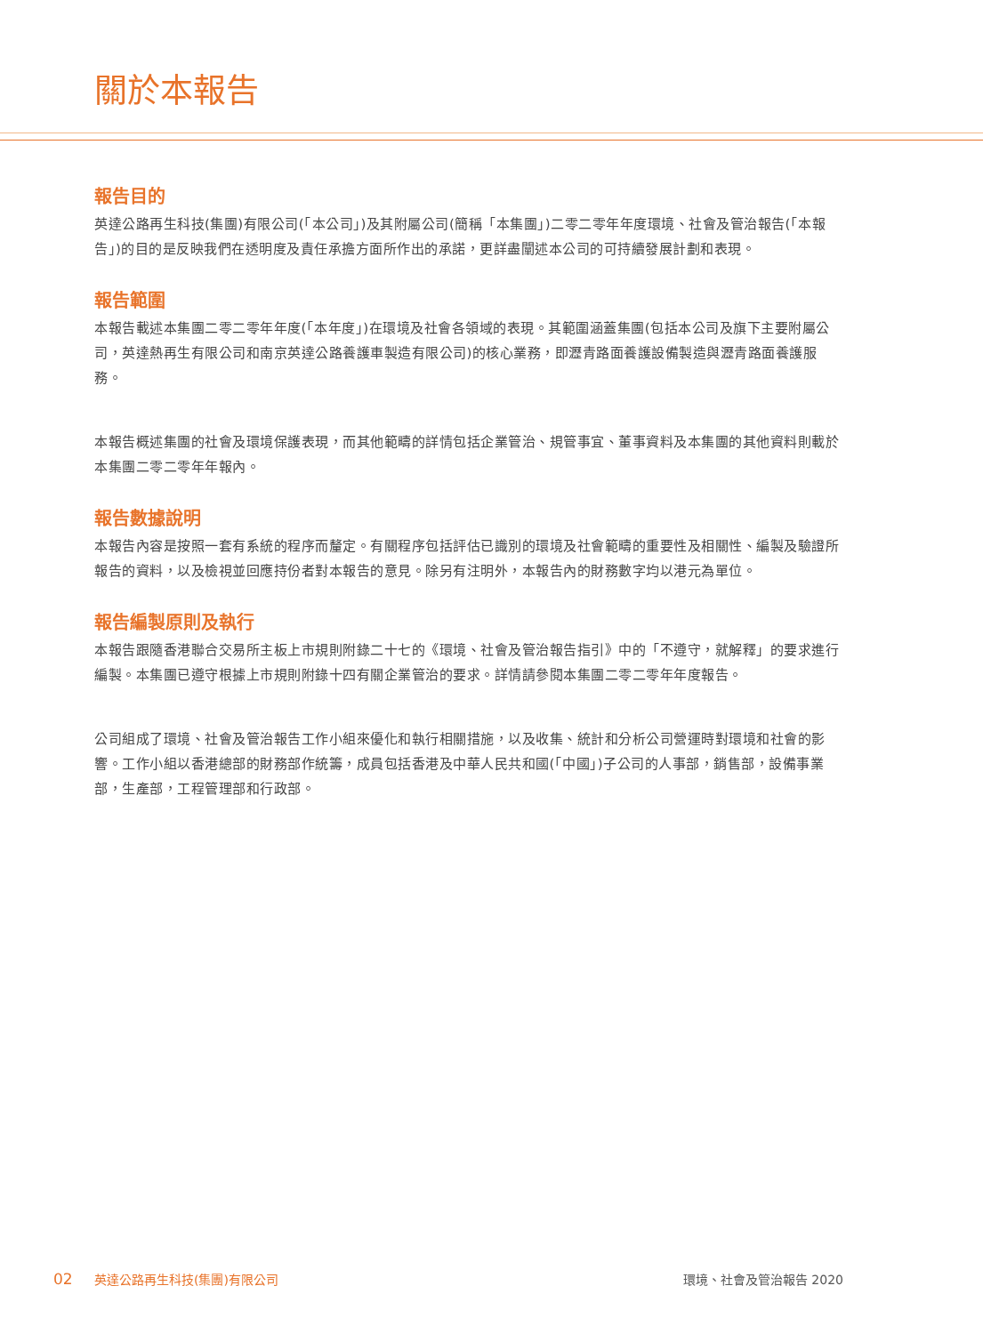關於本報告
報告目的
英達公路再生科技(集團)有限公司(「本公司」)及其附屬公司(簡稱「本集團」)二零二零年年度環境、社會及管治報告(「本報告」)的目的是反映我們在透明度及責任承擔方面所作出的承諾，更詳盡闡述本公司的可持續發展計劃和表現。
報告範圍
本報告載述本集團二零二零年年度(「本年度」)在環境及社會各領域的表現。其範圍涵蓋集團(包括本公司及旗下主要附屬公司，英達熱再生有限公司和南京英達公路養護車製造有限公司)的核心業務，即瀝青路面養護設備製造與瀝青路面養護服務。
本報告概述集團的社會及環境保護表現，而其他範疇的詳情包括企業管治、規管事宜、董事資料及本集團的其他資料則載於本集團二零二零年年報內。
報告數據說明
本報告內容是按照一套有系統的程序而釐定。有關程序包括評估已識別的環境及社會範疇的重要性及相關性、編製及驗證所報告的資料，以及檢視並回應持份者對本報告的意見。除另有注明外，本報告內的財務數字均以港元為單位。
報告編製原則及執行
本報告跟隨香港聯合交易所主板上市規則附錄二十七的《環境、社會及管治報告指引》中的「不遵守，就解釋」的要求進行編製。本集團已遵守根據上市規則附錄十四有關企業管治的要求。詳情請參閱本集團二零二零年年度報告。
公司組成了環境、社會及管治報告工作小組來優化和執行相關措施，以及收集、統計和分析公司營運時對環境和社會的影響。工作小組以香港總部的財務部作統籌，成員包括香港及中華人民共和國(「中國」)子公司的人事部，銷售部，設備事業部，生產部，工程管理部和行政部。
02 英達公路再生科技(集團)有限公司 環境、社會及管治報告 2020